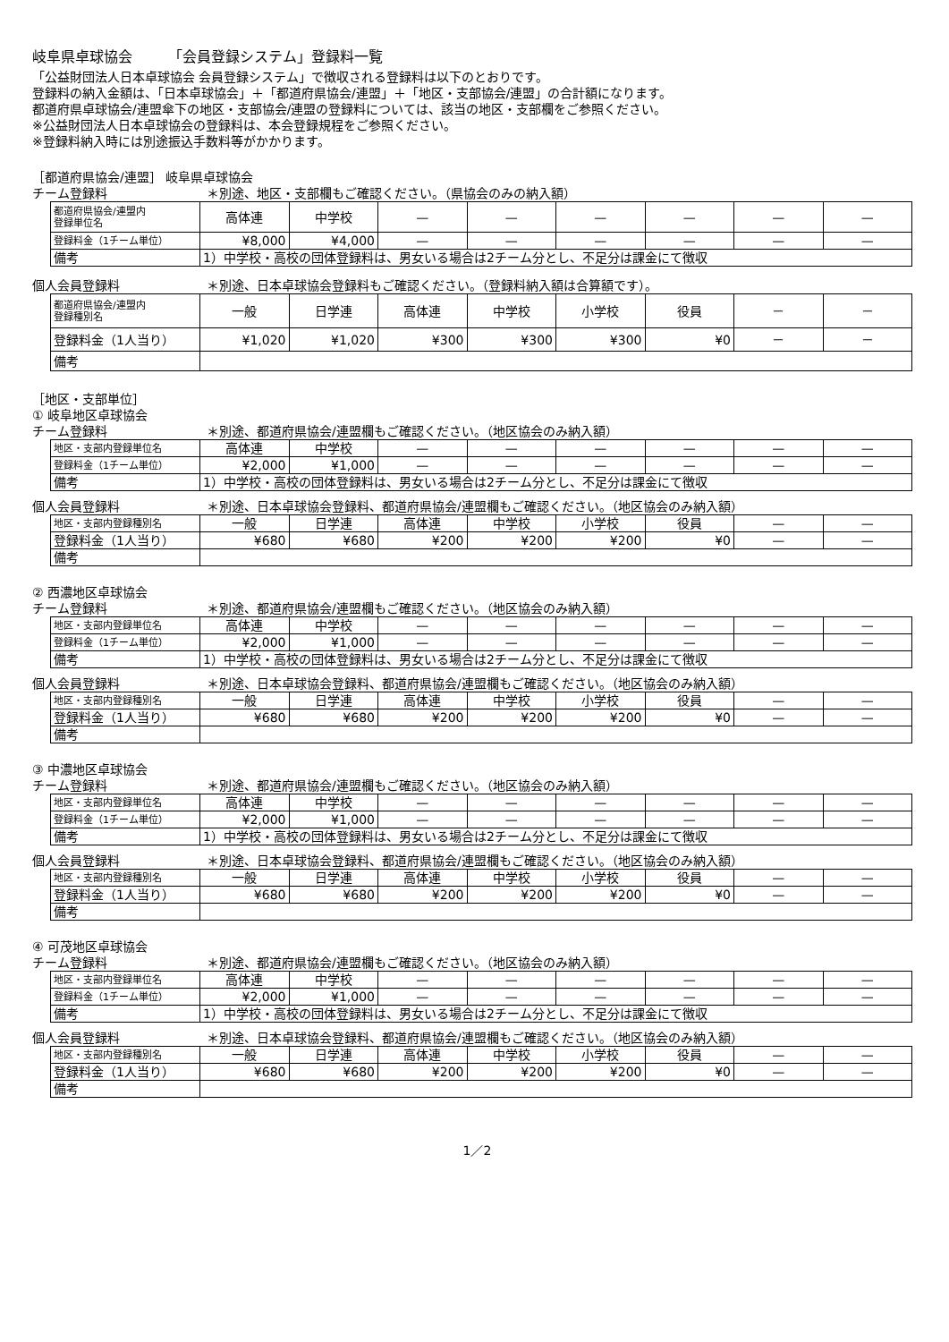岐阜県卓球協会　　　「会員登録システム」登録料一覧
「公益財団法人日本卓球協会 会員登録システム」で徴収される登録料は以下のとおりです。
登録料の納入金額は、「日本卓球協会」＋「都道府県協会/連盟」＋「地区・支部協会/連盟」の合計額になります。
都道府県卓球協会/連盟傘下の地区・支部協会/連盟の登録料については、該当の地区・支部欄をご参照ください。
※公益財団法人日本卓球協会の登録料は、本会登録規程をご参照ください。
※登録料納入時には別途振込手数料等がかかります。
［都道府県協会/連盟］ 岐阜県卓球協会
チーム登録料 ＊別途、地区・支部欄もご確認ください。（県協会のみの納入額）
| 都道府県協会/連盟内 登録単位名 | 高体連 | 中学校 | — | — | — | — | — | — |
| 登録料金（1チーム単位） | ¥8,000 | ¥4,000 | — | — | — | — | — | — |
| 備考 | 1）中学校・高校の団体登録料は、男女いる場合は2チーム分とし、不足分は課金にて徴収 | | | | | | | |
個人会員登録料 ＊別途、日本卓球協会登録料もご確認ください。（登録料納入額は合算額です）。
| 都道府県協会/連盟内 登録種別名 | 一般 | 日学連 | 高体連 | 中学校 | 小学校 | 役員 | － | － |
| 登録料金（1人当り） | ¥1,020 | ¥1,020 | ¥300 | ¥300 | ¥300 | ¥0 | － | － |
| 備考 | | | | | | | | |
［地区・支部単位］
① 岐阜地区卓球協会
チーム登録料 ＊別途、都道府県協会/連盟欄もご確認ください。（地区協会のみ納入額）
| 地区・支部内登録単位名 | 高体連 | 中学校 | — | — | — | — | — | — |
| 登録料金（1チーム単位） | ¥2,000 | ¥1,000 | — | — | — | — | — | — |
| 備考 | 1）中学校・高校の団体登録料は、男女いる場合は2チーム分とし、不足分は課金にて徴収 | | | | | | | |
個人会員登録料 ＊別途、日本卓球協会登録料、都道府県協会/連盟欄もご確認ください。（地区協会のみ納入額）
| 地区・支部内登録種別名 | 一般 | 日学連 | 高体連 | 中学校 | 小学校 | 役員 | — | — |
| 登録料金（1人当り） | ¥680 | ¥680 | ¥200 | ¥200 | ¥200 | ¥0 | — | — |
| 備考 | | | | | | | | |
② 西濃地区卓球協会
チーム登録料 ＊別途、都道府県協会/連盟欄もご確認ください。（地区協会のみ納入額）
| 地区・支部内登録単位名 | 高体連 | 中学校 | — | — | — | — | — | — |
| 登録料金（1チーム単位） | ¥2,000 | ¥1,000 | — | — | — | — | — | — |
| 備考 | 1）中学校・高校の団体登録料は、男女いる場合は2チーム分とし、不足分は課金にて徴収 | | | | | | | |
個人会員登録料 ＊別途、日本卓球協会登録料、都道府県協会/連盟欄もご確認ください。（地区協会のみ納入額）
| 地区・支部内登録種別名 | 一般 | 日学連 | 高体連 | 中学校 | 小学校 | 役員 | — | — |
| 登録料金（1人当り） | ¥680 | ¥680 | ¥200 | ¥200 | ¥200 | ¥0 | — | — |
| 備考 | | | | | | | | |
③ 中濃地区卓球協会
チーム登録料 ＊別途、都道府県協会/連盟欄もご確認ください。（地区協会のみ納入額）
| 地区・支部内登録単位名 | 高体連 | 中学校 | — | — | — | — | — | — |
| 登録料金（1チーム単位） | ¥2,000 | ¥1,000 | — | — | — | — | — | — |
| 備考 | 1）中学校・高校の団体登録料は、男女いる場合は2チーム分とし、不足分は課金にて徴収 | | | | | | | |
個人会員登録料 ＊別途、日本卓球協会登録料、都道府県協会/連盟欄もご確認ください。（地区協会のみ納入額）
| 地区・支部内登録種別名 | 一般 | 日学連 | 高体連 | 中学校 | 小学校 | 役員 | — | — |
| 登録料金（1人当り） | ¥680 | ¥680 | ¥200 | ¥200 | ¥200 | ¥0 | — | — |
| 備考 | | | | | | | | |
④ 可茂地区卓球協会
チーム登録料 ＊別途、都道府県協会/連盟欄もご確認ください。（地区協会のみ納入額）
| 地区・支部内登録単位名 | 高体連 | 中学校 | — | — | — | — | — | — |
| 登録料金（1チーム単位） | ¥2,000 | ¥1,000 | — | — | — | — | — | — |
| 備考 | 1）中学校・高校の団体登録料は、男女いる場合は2チーム分とし、不足分は課金にて徴収 | | | | | | | |
個人会員登録料 ＊別途、日本卓球協会登録料、都道府県協会/連盟欄もご確認ください。（地区協会のみ納入額）
| 地区・支部内登録種別名 | 一般 | 日学連 | 高体連 | 中学校 | 小学校 | 役員 | — | — |
| 登録料金（1人当り） | ¥680 | ¥680 | ¥200 | ¥200 | ¥200 | ¥0 | — | — |
| 備考 | | | | | | | | |
1／2